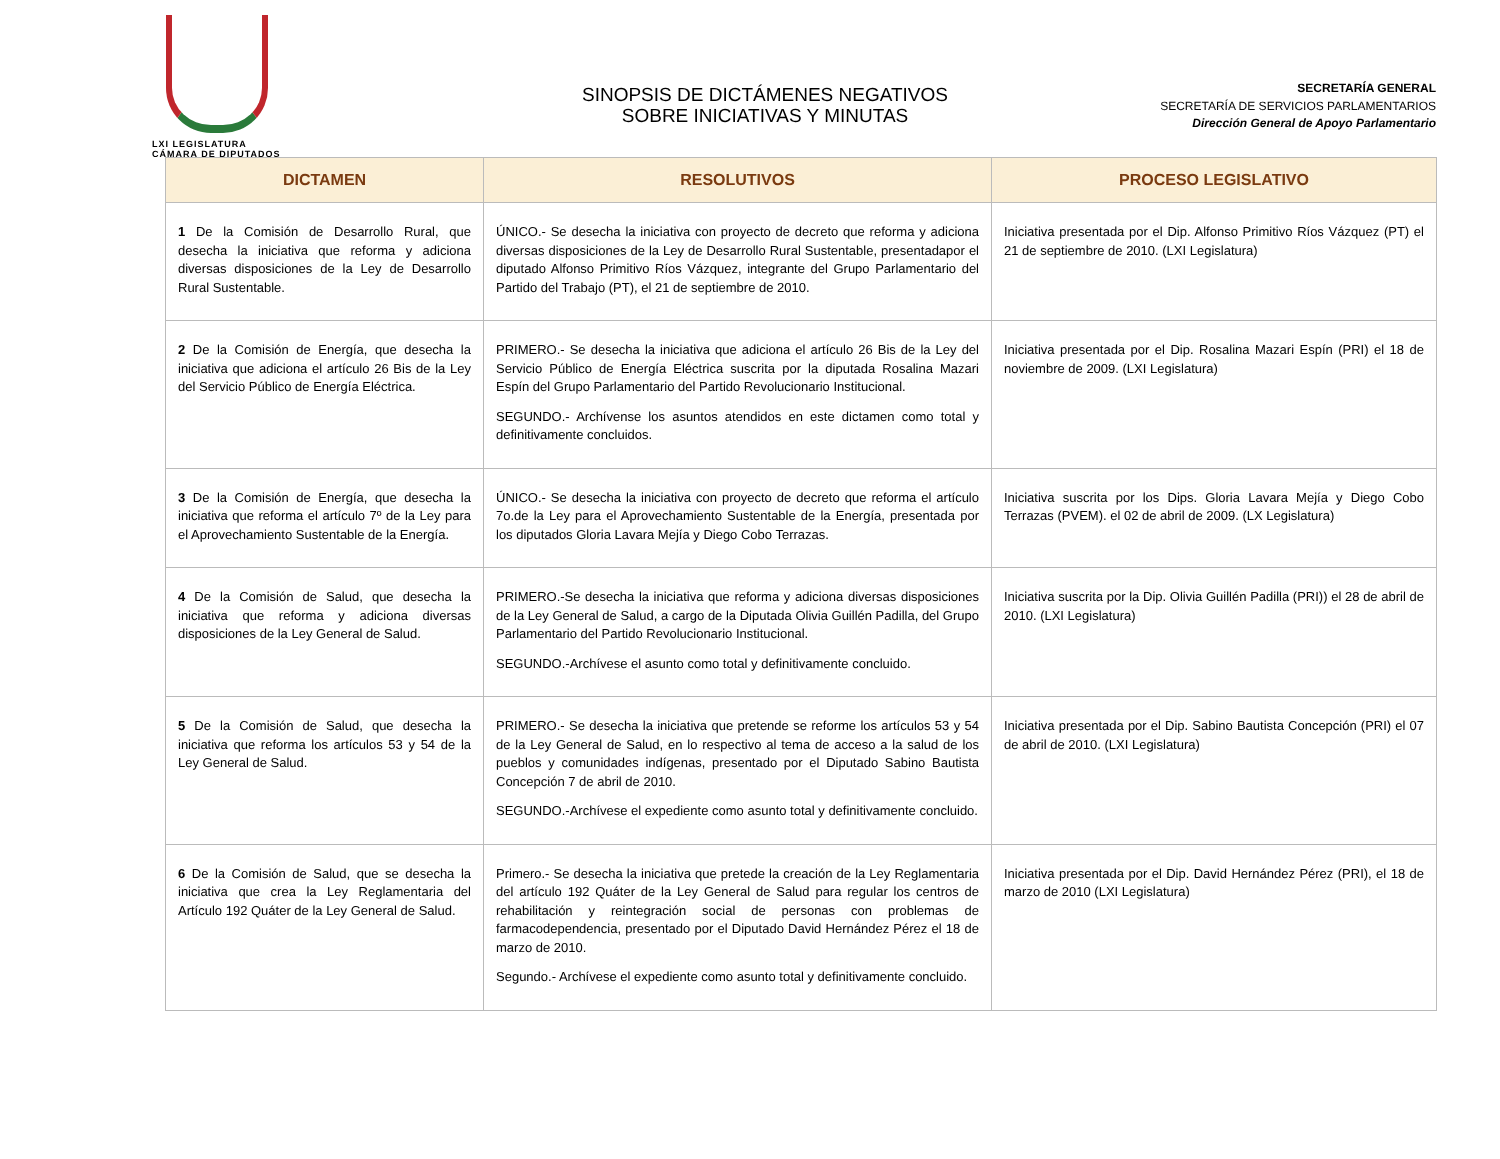LXI LEGISLATURA
CÁMARA DE DIPUTADOS
SINOPSIS DE DICTÁMENES NEGATIVOS
SOBRE INICIATIVAS Y MINUTAS
SECRETARÍA GENERAL
SECRETARÍA DE SERVICIOS PARLAMENTARIOS
Dirección General de Apoyo Parlamentario
| DICTAMEN | RESOLUTIVOS | PROCESO LEGISLATIVO |
| --- | --- | --- |
| 1 De la Comisión de Desarrollo Rural, que desecha la iniciativa que reforma y adiciona diversas disposiciones de la Ley de Desarrollo Rural Sustentable. | ÚNICO.- Se desecha la iniciativa con proyecto de decreto que reforma y adiciona diversas disposiciones de la Ley de Desarrollo Rural Sustentable, presentadapor el diputado Alfonso Primitivo Ríos Vázquez, integrante del Grupo Parlamentario del Partido del Trabajo (PT), el 21 de septiembre de 2010. | Iniciativa presentada por el Dip. Alfonso Primitivo Ríos Vázquez (PT) el 21 de septiembre de 2010. (LXI Legislatura) |
| 2 De la Comisión de Energía, que desecha la iniciativa que adiciona el artículo 26 Bis de la Ley del Servicio Público de Energía Eléctrica. | PRIMERO.- Se desecha la iniciativa que adiciona el artículo 26 Bis de la Ley del Servicio Público de Energía Eléctrica suscrita por la diputada Rosalina Mazari Espín del Grupo Parlamentario del Partido Revolucionario Institucional. SEGUNDO.- Archívense los asuntos atendidos en este dictamen como total y definitivamente concluidos. | Iniciativa presentada por el Dip. Rosalina Mazari Espín (PRI) el 18 de noviembre de 2009. (LXI Legislatura) |
| 3 De la Comisión de Energía, que desecha la iniciativa que reforma el artículo 7º de la Ley para el Aprovechamiento Sustentable de la Energía. | ÚNICO.- Se desecha la iniciativa con proyecto de decreto que reforma el artículo 7o.de la Ley para el Aprovechamiento Sustentable de la Energía, presentada por los diputados Gloria Lavara Mejía y Diego Cobo Terrazas. | Iniciativa suscrita por los Dips. Gloria Lavara Mejía y Diego Cobo Terrazas (PVEM). el 02 de abril de 2009. (LX Legislatura) |
| 4 De la Comisión de Salud, que desecha la iniciativa que reforma y adiciona diversas disposiciones de la Ley General de Salud. | PRIMERO.-Se desecha la iniciativa que reforma y adiciona diversas disposiciones de la Ley General de Salud, a cargo de la Diputada Olivia Guillén Padilla, del Grupo Parlamentario del Partido Revolucionario Institucional. SEGUNDO.-Archívese el asunto como total y definitivamente concluido. | Iniciativa suscrita por la Dip. Olivia Guillén Padilla (PRI)) el 28 de abril de 2010. (LXI Legislatura) |
| 5 De la Comisión de Salud, que desecha la iniciativa que reforma los artículos 53 y 54 de la Ley General de Salud. | PRIMERO.- Se desecha la iniciativa que pretende se reforme los artículos 53 y 54 de la Ley General de Salud, en lo respectivo al tema de acceso a la salud de los pueblos y comunidades indígenas, presentado por el Diputado Sabino Bautista Concepción 7 de abril de 2010. SEGUNDO.-Archívese el expediente como asunto total y definitivamente concluido. | Iniciativa presentada por el Dip. Sabino Bautista Concepción (PRI) el 07 de abril de 2010. (LXI Legislatura) |
| 6 De la Comisión de Salud, que se desecha la iniciativa que crea la Ley Reglamentaria del Artículo 192 Quáter de la Ley General de Salud. | Primero.- Se desecha la iniciativa que pretede la creación de la Ley Reglamentaria del artículo 192 Quáter de la Ley General de Salud para regular los centros de rehabilitación y reintegración social de personas con problemas de farmacodependencia, presentado por el Diputado David Hernández Pérez el 18 de marzo de 2010. Segundo.- Archívese el expediente como asunto total y definitivamente concluido. | Iniciativa presentada por el Dip. David Hernández Pérez (PRI), el 18 de marzo de 2010 (LXI Legislatura) |